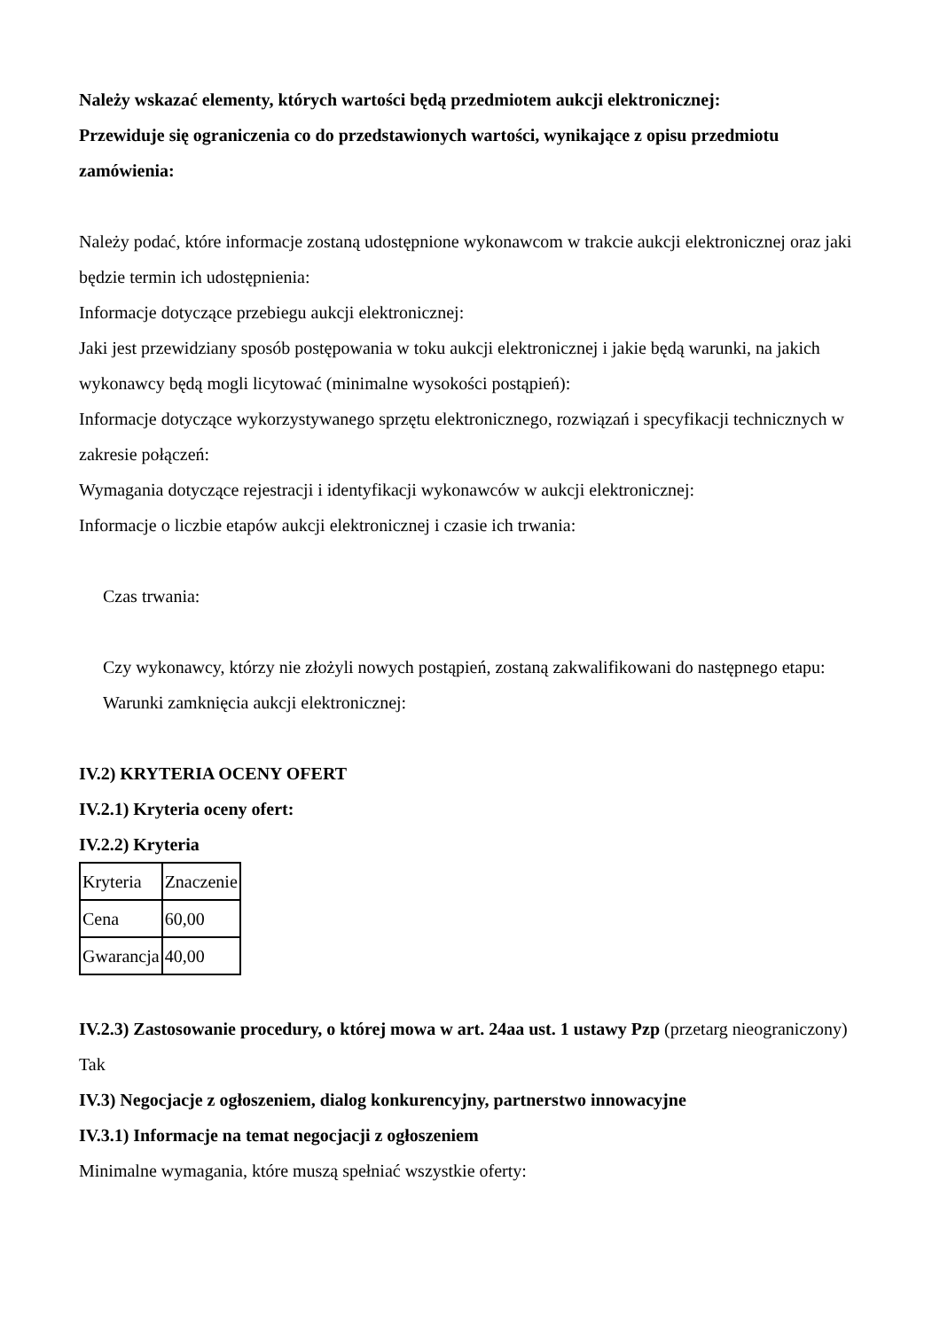Należy wskazać elementy, których wartości będą przedmiotem aukcji elektronicznej:
Przewiduje się ograniczenia co do przedstawionych wartości, wynikające z opisu przedmiotu zamówienia:
Należy podać, które informacje zostaną udostępnione wykonawcom w trakcie aukcji elektronicznej oraz jaki będzie termin ich udostępnienia:
Informacje dotyczące przebiegu aukcji elektronicznej:
Jaki jest przewidziany sposób postępowania w toku aukcji elektronicznej i jakie będą warunki, na jakich wykonawcy będą mogli licytować (minimalne wysokości postąpień):
Informacje dotyczące wykorzystywanego sprzętu elektronicznego, rozwiązań i specyfikacji technicznych w zakresie połączeń:
Wymagania dotyczące rejestracji i identyfikacji wykonawców w aukcji elektronicznej:
Informacje o liczbie etapów aukcji elektronicznej i czasie ich trwania:
Czas trwania:
Czy wykonawcy, którzy nie złożyli nowych postąpień, zostaną zakwalifikowani do następnego etapu:
Warunki zamknięcia aukcji elektronicznej:
IV.2) KRYTERIA OCENY OFERT
IV.2.1) Kryteria oceny ofert:
IV.2.2) Kryteria
| Kryteria | Znaczenie |
| Cena | 60,00 |
| Gwarancja | 40,00 |
IV.2.3) Zastosowanie procedury, o której mowa w art. 24aa ust. 1 ustawy Pzp (przetarg nieograniczony)
Tak
IV.3) Negocjacje z ogłoszeniem, dialog konkurencyjny, partnerstwo innowacyjne
IV.3.1) Informacje na temat negocjacji z ogłoszeniem
Minimalne wymagania, które muszą spełniać wszystkie oferty: